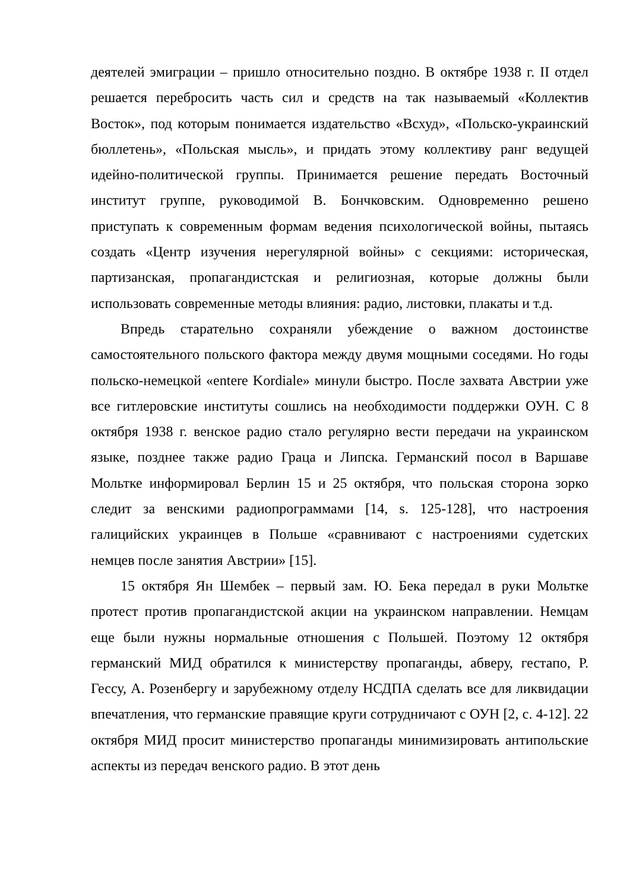деятелей эмиграции – пришло относительно поздно. В октябре 1938 г. II отдел решается перебросить часть сил и средств на так называемый «Коллектив Восток», под которым понимается издательство «Всхуд», «Польско-украинский бюллетень», «Польская мысль», и придать этому коллективу ранг ведущей идейно-политической группы. Принимается решение передать Восточный институт группе, руководимой В. Бончковским. Одновременно решено приступать к современным формам ведения психологической войны, пытаясь создать «Центр изучения нерегулярной войны» с секциями: историческая, партизанская, пропагандистская и религиозная, которые должны были использовать современные методы влияния: радио, листовки, плакаты и т.д.
Впредь старательно сохраняли убеждение о важном достоинстве самостоятельного польского фактора между двумя мощными соседями. Но годы польско-немецкой «entere Kordiale» минули быстро. После захвата Австрии уже все гитлеровские институты сошлись на необходимости поддержки ОУН. С 8 октября 1938 г. венское радио стало регулярно вести передачи на украинском языке, позднее также радио Граца и Липска. Германский посол в Варшаве Мольтке информировал Берлин 15 и 25 октября, что польская сторона зорко следит за венскими радиопрограммами [14, s. 125-128], что настроения галицийских украинцев в Польше «сравнивают с настроениями судетских немцев после занятия Австрии» [15].
15 октября Ян Шембек – первый зам. Ю. Бека передал в руки Мольтке протест против пропагандистской акции на украинском направлении. Немцам еще были нужны нормальные отношения с Польшей. Поэтому 12 октября германский МИД обратился к министерству пропаганды, абверу, гестапо, Р. Гессу, А. Розенбергу и зарубежному отделу НСДПА сделать все для ликвидации впечатления, что германские правящие круги сотрудничают с ОУН [2, с. 4-12]. 22 октября МИД просит министерство пропаганды минимизировать антипольские аспекты из передач венского радио. В этот день